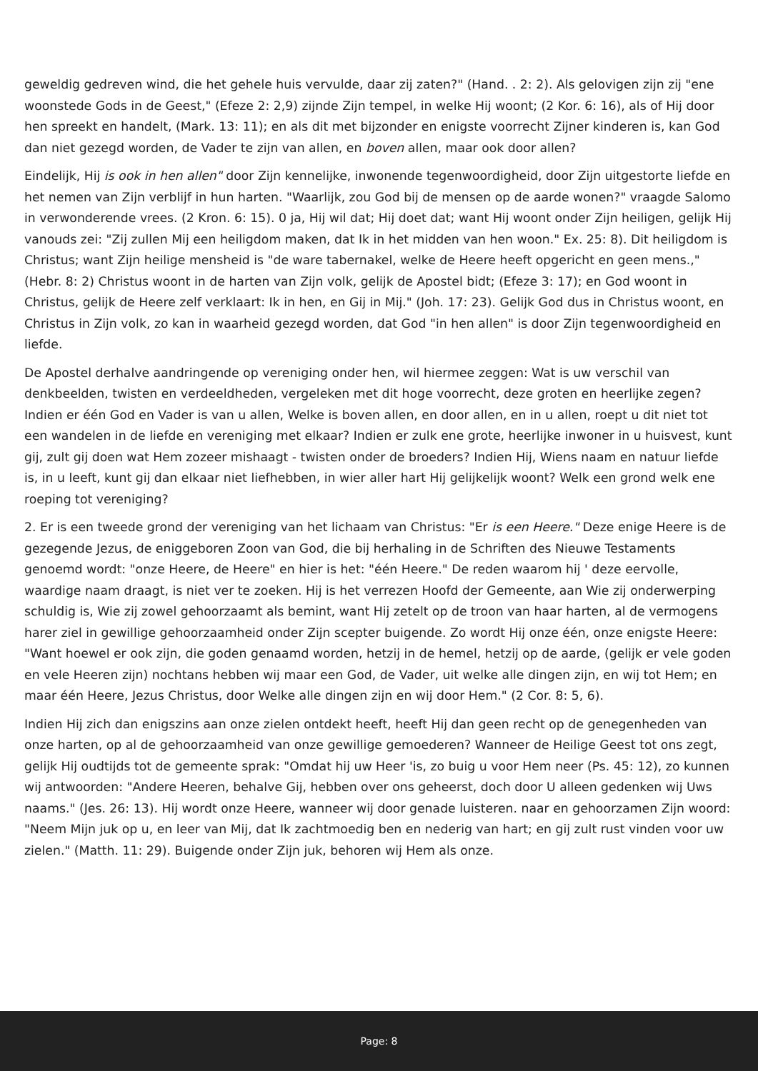geweldig gedreven wind, die het gehele huis vervulde, daar zij zaten?" (Hand. . 2: 2). Als gelovigen zijn zij "ene woonstede Gods in de Geest," (Efeze 2: 2,9) zijnde Zijn tempel, in welke Hij woont; (2 Kor. 6: 16), als of Hij door hen spreekt en handelt, (Mark. 13: 11); en als dit met bijzonder en enigste voorrecht Zijner kinderen is, kan God dan niet gezegd worden, de Vader te zijn van allen, en boven allen, maar ook door allen?
Eindelijk, Hij is ook in hen allen" door Zijn kennelijke, inwonende tegenwoordigheid, door Zijn uitgestorte liefde en het nemen van Zijn verblijf in hun harten. "Waarlijk, zou God bij de mensen op de aarde wonen?" vraagde Salomo in verwonderende vrees. (2 Kron. 6: 15). 0 ja, Hij wil dat; Hij doet dat; want Hij woont onder Zijn heiligen, gelijk Hij vanouds zei: "Zij zullen Mij een heiligdom maken, dat Ik in het midden van hen woon." Ex. 25: 8). Dit heiligdom is Christus; want Zijn heilige mensheid is "de ware tabernakel, welke de Heere heeft opgericht en geen mens.," (Hebr. 8: 2) Christus woont in de harten van Zijn volk, gelijk de Apostel bidt; (Efeze 3: 17); en God woont in Christus, gelijk de Heere zelf verklaart: Ik in hen, en Gij in Mij." (Joh. 17: 23). Gelijk God dus in Christus woont, en Christus in Zijn volk, zo kan in waarheid gezegd worden, dat God "in hen allen" is door Zijn tegenwoordigheid en liefde.
De Apostel derhalve aandringende op vereniging onder hen, wil hiermee zeggen: Wat is uw verschil van denkbeelden, twisten en verdeeldheden, vergeleken met dit hoge voorrecht, deze groten en heerlijke zegen? Indien er één God en Vader is van u allen, Welke is boven allen, en door allen, en in u allen, roept u dit niet tot een wandelen in de liefde en vereniging met elkaar? Indien er zulk ene grote, heerlijke inwoner in u huisvest, kunt gij, zult gij doen wat Hem zozeer mishaagt - twisten onder de broeders? Indien Hij, Wiens naam en natuur liefde is, in u leeft, kunt gij dan elkaar niet liefhebben, in wier aller hart Hij gelijkelijk woont? Welk een grond welk ene roeping tot vereniging?
2. Er is een tweede grond der vereniging van het lichaam van Christus: "Er is een Heere." Deze enige Heere is de gezegende Jezus, de eniggeboren Zoon van God, die bij herhaling in de Schriften des Nieuwe Testaments genoemd wordt: "onze Heere, de Heere" en hier is het: "één Heere." De reden waarom hij ' deze eervolle, waardige naam draagt, is niet ver te zoeken. Hij is het verrezen Hoofd der Gemeente, aan Wie zij onderwerping schuldig is, Wie zij zowel gehoorzaamt als bemint, want Hij zetelt op de troon van haar harten, al de vermogens harer ziel in gewillige gehoorzaamheid onder Zijn scepter buigende. Zo wordt Hij onze één, onze enigste Heere: "Want hoewel er ook zijn, die goden genaamd worden, hetzij in de hemel, hetzij op de aarde, (gelijk er vele goden en vele Heeren zijn) nochtans hebben wij maar een God, de Vader, uit welke alle dingen zijn, en wij tot Hem; en maar één Heere, Jezus Christus, door Welke alle dingen zijn en wij door Hem." (2 Cor. 8: 5, 6).
Indien Hij zich dan enigszins aan onze zielen ontdekt heeft, heeft Hij dan geen recht op de genegenheden van onze harten, op al de gehoorzaamheid van onze gewillige gemoederen? Wanneer de Heilige Geest tot ons zegt, gelijk Hij oudtijds tot de gemeente sprak: "Omdat hij uw Heer 'is, zo buig u voor Hem neer (Ps. 45: 12), zo kunnen wij antwoorden: "Andere Heeren, behalve Gij, hebben over ons geheerst, doch door U alleen gedenken wij Uws naams." (Jes. 26: 13). Hij wordt onze Heere, wanneer wij door genade luisteren. naar en gehoorzamen Zijn woord: "Neem Mijn juk op u, en leer van Mij, dat Ik zachtmoedig ben en nederig van hart; en gij zult rust vinden voor uw zielen." (Matth. 11: 29). Buigende onder Zijn juk, behoren wij Hem als onze.
Page: 8